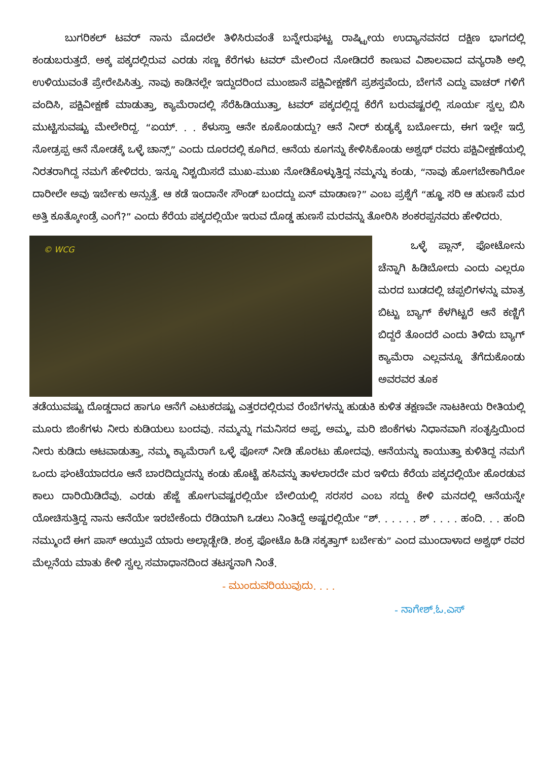ಬುಗರಿಕಲ್ ಟವರ್ ನಾನು ಮೊದಲೇ ತಿಳಿಸಿರುವಂತೆ ಬನ್ನೇರುಘಟ್ಟ ರಾಷ್ಟ್ರೀಯ ಉದ್ಯಾನವನದ ದಕ್ಷಿಣ ಭಾಗದಲ್ಲಿ ಕಂಡುಬರುತ್ತದೆ. ಅಕ್ಕ ಪಕ್ಕದಲ್ಲಿರುವ ಎರಡು ಸಣ್ಣ ಕೆರೆಗಳು ಟವರ್ ಮೇಲಿಂದ ನೋಡಿದರೆ ಕಾಣುವ ವಿಶಾಲವಾದ ವನ್ಯರಾಶಿ ಅಲ್ಲಿ ಉಳಿಯುವಂತೆ ಪ್ರೇರೇಪಿಸಿತ್ತು. ನಾವು ಕಾಡಿನಲ್ಲೇ ಇದ್ದುದರಿಂದ ಮುಂಜಾನೆ ಪಕ್ಷಿವೀಕ್ಷಣೆಗೆ ಪ್ರಶಸ್ತವೆಂದು, ಬೇಗನೆ ಎದ್ದು ವಾಚರ್ ಗಳಿಗೆ ವಂದಿಸಿ, ಪಕ್ಷಿವೀಕ್ಷಣೆ ಮಾಡುತ್ತಾ, ಕ್ಯಾಮೆರಾದಲ್ಲಿ ಸೆರೆಹಿಡಿಯುತ್ತಾ, ಟವರ್ ಪಕ್ಕದಲ್ಲಿದ್ದ ಕೆರೆಗೆ ಬರುವಷ್ಟರಲ್ಲಿ ಸೂರ್ಯ ಸ್ವಲ್ಪ ಬಿಸಿ ಮುಟ್ಟಿಸುವಷ್ಟು ಮೇಲೇರಿದ್ದ. “ಏಯ್. . . ಕೆಳುಸ್ತಾ ಆನೇ ಕೂಕೊಂಡುದ್ದು? ಆನೆ ನೀರ್ ಕುಡ್ಯಕ್ಕೆ ಬರ್ಬೋದು, ಈಗ ಇಲ್ಲೇ ಇದ್ರೆ ನೋಡ್ರಪ್ಪ ಆನೆ ನೋಡಕ್ಕೆ ಒಳ್ಳೆ ಚಾನ್ಸ್” ಎಂದು ದೂರದಲ್ಲಿ ಕೂಗಿದ. ಆನೆಯ ಕೂಗನ್ನು ಕೇಳಿಸಿಕೊಂಡು ಅಶ್ವಥ್ ರವರು ಪಕ್ಷಿವೀಕ್ಷಣೆಯಲ್ಲಿ ನಿರತರಾಗಿದ್ದ ನಮಗೆ ಹೇಳಿದರು. ಇನ್ನೂ ನಿಶ್ಚಯಿಸದೆ ಮುಖ-ಮುಖ ನೋಡಿಕೊಳ್ಳುತ್ತಿದ್ದ ನಮ್ಮನ್ನು ಕಂಡು, “ನಾವು ಹೋಗಬೇಕಾಗಿರೋ ದಾರೀಲೇ ಅವು ಇರ್ಬೇಕು ಅನ್ಸುತ್ತೆ. ಆ ಕಡೆ ಇಂದಾನೇ ಸೌಂಡ್ ಬಂದದ್ದು ಏನ್ ಮಾಡಾಣ?” ಎಂಬ ಪ್ರಶ್ನೆಗೆ “ಹ್ಞೂ ಸರಿ ಆ ಹುಣಸೆ ಮರ ಅತ್ತಿ ಕೂತ್ಕೋಂಡ್ರೆ ಎಂಗೆ?” ಎಂದು ಕೆರೆಯ ಪಕ್ಕದಲ್ಲಿಯೇ ಇರುವ ದೊಡ್ಡ ಹುಣಸೆ ಮರವನ್ನು ತೋರಿಸಿ ಶಂಕರಪ್ಪನವರು ಹೇಳಿದರು.
© WCG
ಒಳ್ಳೆ ಪ್ಲಾನ್, ಫೋಟೋನು ಚೆನ್ನಾಗಿ ಹಿಡಿಬೋದು ಎಂದು ಎಲ್ಲರೂ ಮರದ ಬುಡದಲ್ಲಿ ಚಪ್ಪಲಿಗಳನ್ನು ಮಾತ್ರ ಬಿಟ್ಟು ಬ್ಯಾಗ್ ಕೆಳಗಿಟ್ಟರೆ ಆನೆ ಕಣ್ಣಿಗೆ ಬಿದ್ದರೆ ತೊಂದರೆ ಎಂದು ತಿಳಿದು ಬ್ಯಾಗ್ ಕ್ಯಾಮೆರಾ ಎಲ್ಲವನ್ನೂ ತೆಗೆದುಕೊಂಡು ಅವರವರ ತೂಕ
ತಡೆಯುವಷ್ಟು ದೊಡ್ಡದಾದ ಹಾಗೂ ಆನೆಗೆ ಎಟುಕದಷ್ಟು ಎತ್ತರದಲ್ಲಿರುವ ರೆಂಬೆಗಳನ್ನು ಹುಡುಕಿ ಕುಳಿತ ತಕ್ಷಣವೇ ನಾಟಕೀಯ ರೀತಿಯಲ್ಲಿ ಮೂರು ಜಿಂಕೆಗಳು ನೀರು ಕುಡಿಯಲು ಬಂದವು. ನಮ್ಮನ್ನು ಗಮನಿಸದ ಅಪ್ಪ, ಅಮ್ಮ, ಮರಿ ಜಿಂಕೆಗಳು ನಿಧಾನವಾಗಿ ಸಂತೃಪ್ತಿಯಿಂದ ನೀರು ಕುಡಿದು ಆಟವಾಡುತ್ತಾ, ನಮ್ಮ ಕ್ಯಾಮೆರಾಗೆ ಒಳ್ಳೆ ಫೋಸ್ ನೀಡಿ ಹೊರಟು ಹೋದವು. ಆನೆಯನ್ನು ಕಾಯುತ್ತಾ ಕುಳಿತಿದ್ದ ನಮಗೆ ಒಂದು ಘಂಟೆಯಾದರೂ ಆನೆ ಬಾರದಿದ್ದುದನ್ನು ಕಂಡು ಹೊಟ್ಟೆ ಹಸಿವನ್ನು ತಾಳಲಾರದೇ ಮರ ಇಳಿದು ಕೆರೆಯ ಪಕ್ಕದಲ್ಲಿಯೇ ಹೊರಡುವ ಕಾಲು ದಾರಿಯಿಡಿದೆವು. ಎರಡು ಹೆಜ್ಜೆ ಹೋಗುವಷ್ಟರಲ್ಲಿಯೇ ಬೇಲಿಯಲ್ಲಿ ಸರಸರ ಎಂಬ ಸದ್ದು ಕೇಳಿ ಮನದಲ್ಲಿ ಆನೆಯನ್ನೇ ಯೋಚಿಸುತ್ತಿದ್ದ ನಾನು ಆನೆಯೇ ಇರಬೇಕೆಂದು ರೆಡಿಯಾಗಿ ಒಡಲು ನಿಂತಿದ್ದೆ ಅಷ್ಟರಲ್ಲಿಯೇ “ಶ್. . . . . . ಶ್ . . . . ಹಂದಿ. . . ಹಂದಿ ನಮ್ಮುಂದೆ ಈಗ ಪಾಸ್ ಆಯ್ತುವೆ ಯಾರು ಅಲ್ಲಾಡ್ಬೇಡಿ. ಶಂಕ್ರ ಫೋಟೊ ಹಿಡಿ ಸಕ್ಕತ್ತಾಗ್ ಬರ್ಬೇಕು” ಎಂದ ಮುಂದಾಳಾದ ಅಶ್ವಥ್ ರವರ ಮೆಲ್ಲನೆಯ ಮಾತು ಕೇಳಿ ಸ್ವಲ್ಪ ಸಮಾಧಾನದಿಂದ ತಟಸ್ಥನಾಗಿ ನಿಂತೆ.
- ಮುಂದುವರಿಯುವುದು. . . .
- ನಾಗೇಶ್.ಓ.ಎಸ್